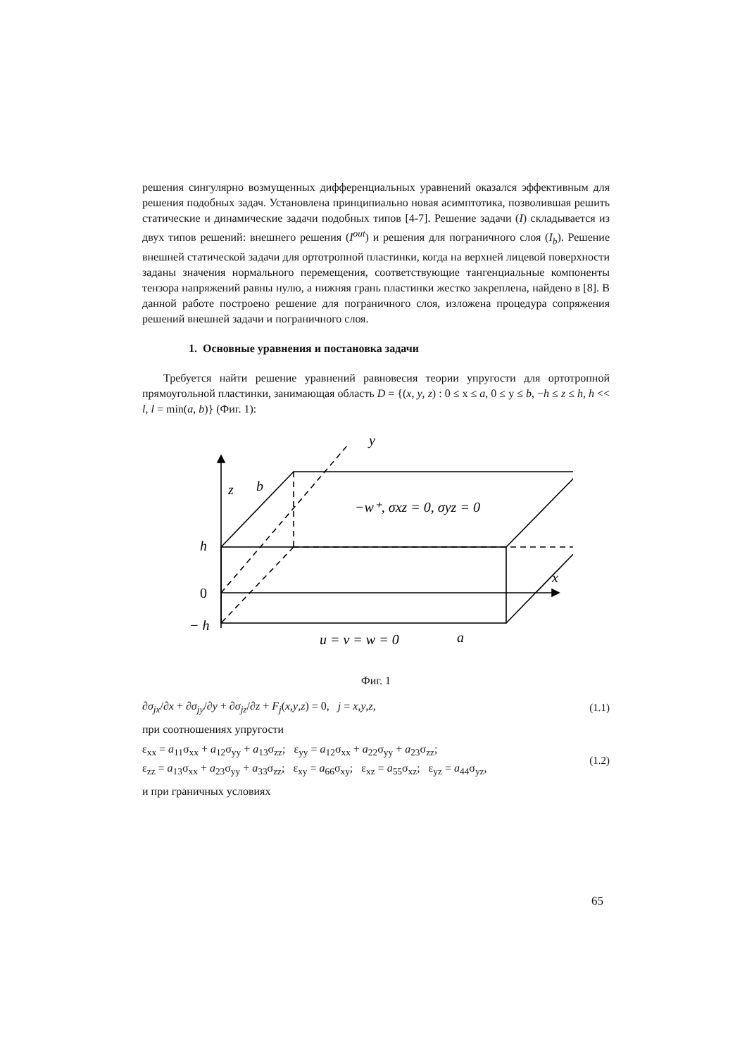решения сингулярно возмущенных дифференциальных уравнений оказался эффективным для решения подобных задач. Установлена принципиально новая асимптотика, позволившая решить статические и динамические задачи подобных типов [4-7]. Решение задачи (I) складывается из двух типов решений: внешнего решения (I<sup>out</sup>) и решения для пограничного слоя (I<sub>b</sub>). Решение внешней статической задачи для ортотропной пластинки, когда на верхней лицевой поверхности заданы значения нормального перемещения, соответствующие тангенциальные компоненты тензора напряжений равны нулю, а нижняя грань пластинки жестко закреплена, найдено в [8]. В данной работе построено решение для пограничного слоя, изложена процедура сопряжения решений внешней задачи и пограничного слоя.
1. Основные уравнения и постановка задачи
Требуется найти решение уравнений равновесия теории упругости для ортотропной прямоугольной пластинки, занимающая область D = {(x, y, z) : 0 ≤ x ≤ a, 0 ≤ y ≤ b, −h ≤ z ≤ h, h << l, l = min(a, b)} (Фиг. 1):
y
z
b
−w⁺, σxz = 0, σyz = 0
h
0
− h
x
u = v = w = 0
a
Фиг. 1
∂σ<sub>jx</sub>/∂x + ∂σ<sub>jy</sub>/∂y + ∂σ<sub>jz</sub>/∂z + F<sub>j</sub>(x,y,z) = 0, j = x,y,z, (1.1)
при соотношениях упругости
ε<sub>xx</sub> = a<sub>11</sub>σ<sub>xx</sub> + a<sub>12</sub>σ<sub>yy</sub> + a<sub>13</sub>σ<sub>zz</sub>; ε<sub>yy</sub> = a<sub>12</sub>σ<sub>xx</sub> + a<sub>22</sub>σ<sub>yy</sub> + a<sub>23</sub>σ<sub>zz</sub>;
ε<sub>zz</sub> = a<sub>13</sub>σ<sub>xx</sub> + a<sub>23</sub>σ<sub>yy</sub> + a<sub>33</sub>σ<sub>zz</sub>; ε<sub>xy</sub> = a<sub>66</sub>σ<sub>xy</sub>; ε<sub>xz</sub> = a<sub>55</sub>σ<sub>xz</sub>; ε<sub>yz</sub> = a<sub>44</sub>σ<sub>yz</sub>, (1.2)
и при граничных условиях
65